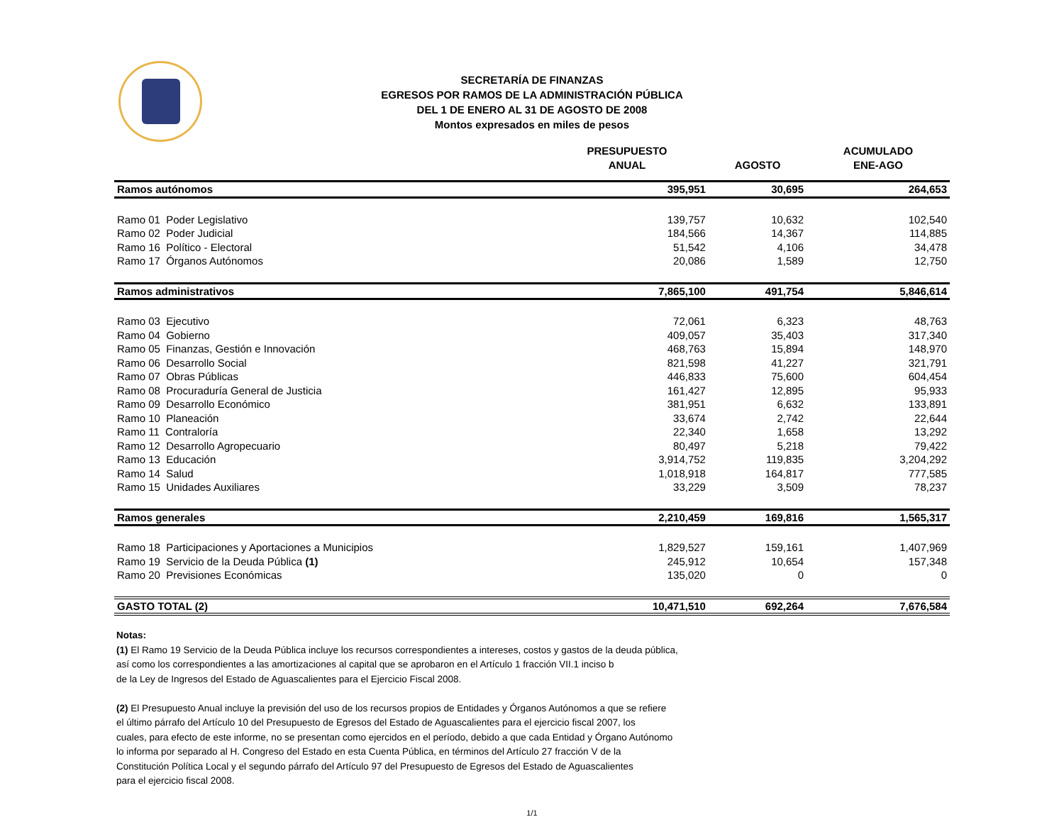SECRETARÍA DE FINANZAS
EGRESOS POR RAMOS DE LA ADMINISTRACIÓN PÚBLICA
DEL 1 DE ENERO AL 31 DE AGOSTO DE 2008
Montos expresados en miles de pesos
| | PRESUPUESTO ANUAL | AGOSTO | ACUMULADO ENE-AGO |
| --- | --- | --- | --- |
| Ramos autónomos | 395,951 | 30,695 | 264,653 |
| Ramo 01 Poder Legislativo | 139,757 | 10,632 | 102,540 |
| Ramo 02 Poder Judicial | 184,566 | 14,367 | 114,885 |
| Ramo 16 Político - Electoral | 51,542 | 4,106 | 34,478 |
| Ramo 17 Órganos Autónomos | 20,086 | 1,589 | 12,750 |
| Ramos administrativos | 7,865,100 | 491,754 | 5,846,614 |
| Ramo 03 Ejecutivo | 72,061 | 6,323 | 48,763 |
| Ramo 04 Gobierno | 409,057 | 35,403 | 317,340 |
| Ramo 05 Finanzas, Gestión e Innovación | 468,763 | 15,894 | 148,970 |
| Ramo 06 Desarrollo Social | 821,598 | 41,227 | 321,791 |
| Ramo 07 Obras Públicas | 446,833 | 75,600 | 604,454 |
| Ramo 08 Procuraduría General de Justicia | 161,427 | 12,895 | 95,933 |
| Ramo 09 Desarrollo Económico | 381,951 | 6,632 | 133,891 |
| Ramo 10 Planeación | 33,674 | 2,742 | 22,644 |
| Ramo 11 Contraloría | 22,340 | 1,658 | 13,292 |
| Ramo 12 Desarrollo Agropecuario | 80,497 | 5,218 | 79,422 |
| Ramo 13 Educación | 3,914,752 | 119,835 | 3,204,292 |
| Ramo 14 Salud | 1,018,918 | 164,817 | 777,585 |
| Ramo 15 Unidades Auxiliares | 33,229 | 3,509 | 78,237 |
| Ramos generales | 2,210,459 | 169,816 | 1,565,317 |
| Ramo 18 Participaciones y Aportaciones a Municipios | 1,829,527 | 159,161 | 1,407,969 |
| Ramo 19 Servicio de la Deuda Pública (1) | 245,912 | 10,654 | 157,348 |
| Ramo 20 Previsiones Económicas | 135,020 | 0 | 0 |
| GASTO TOTAL (2) | 10,471,510 | 692,264 | 7,676,584 |
Notas:
(1) El Ramo 19 Servicio de la Deuda Pública incluye los recursos correspondientes a intereses, costos y gastos de la deuda pública,
así como los correspondientes a las amortizaciones al capital que se aprobaron en el Artículo 1 fracción VII.1 inciso b
de la Ley de Ingresos del Estado de Aguascalientes para el Ejercicio Fiscal 2008.
(2) El Presupuesto Anual incluye la previsión del uso de los recursos propios de Entidades y Órganos Autónomos a que se refiere
el último párrafo del Artículo 10 del Presupuesto de Egresos del Estado de Aguascalientes para el ejercicio fiscal 2007, los
cuales, para efecto de este informe, no se presentan como ejercidos en el período, debido a que cada Entidad y Órgano Autónomo
lo informa por separado al H. Congreso del Estado en esta Cuenta Pública, en términos del Artículo 27 fracción V de la
Constitución Política Local y el segundo párrafo del Artículo 97 del Presupuesto de Egresos del Estado de Aguascalientes
para el ejercicio fiscal 2008.
1/1